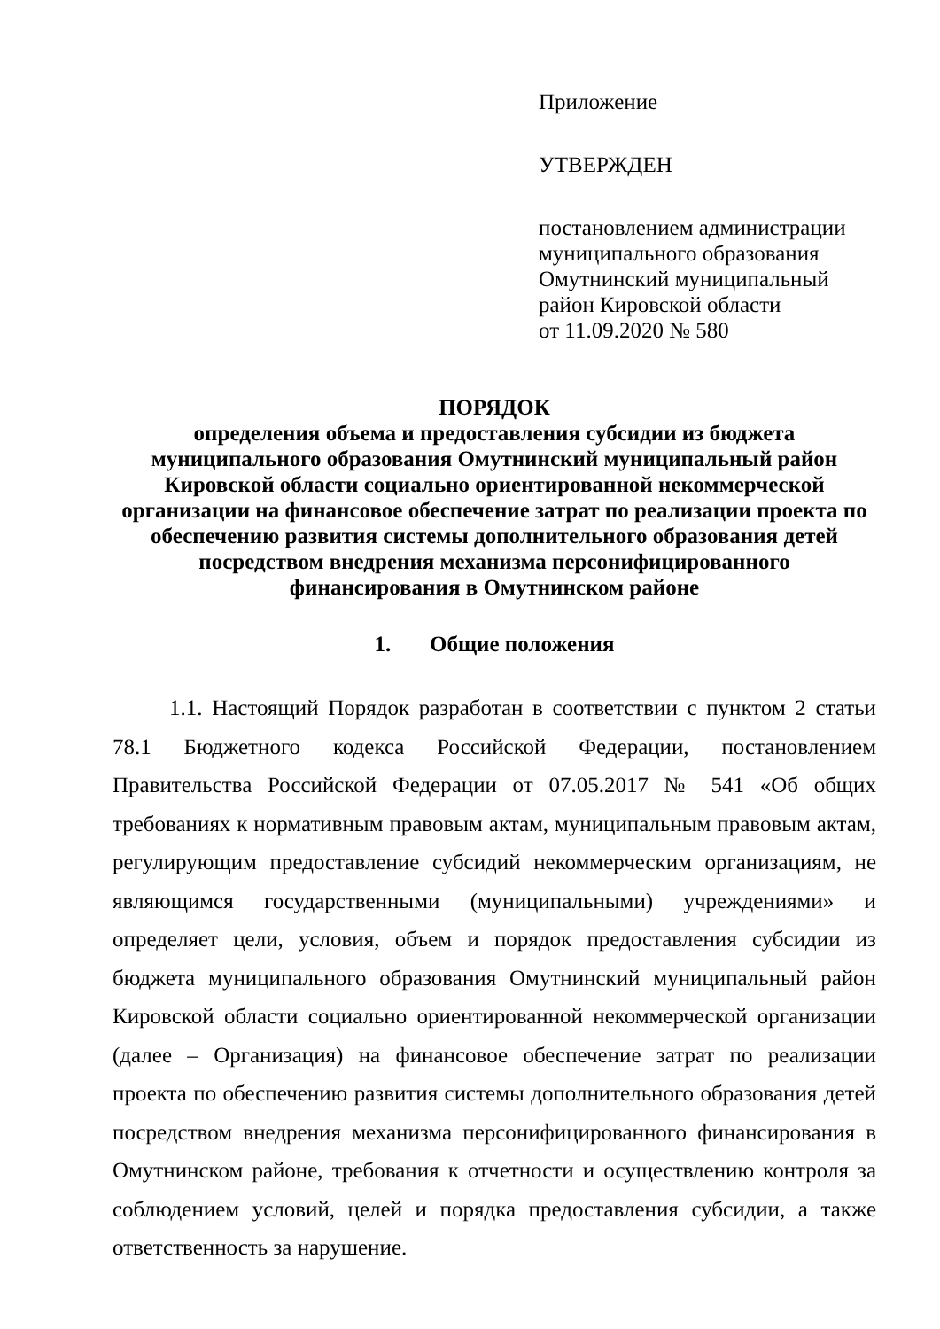Приложение
УТВЕРЖДЕН
постановлением администрации
муниципального образования
Омутнинский муниципальный
район Кировской области
от 11.09.2020 № 580
ПОРЯДОК
определения объема и предоставления субсидии из бюджета муниципального образования Омутнинский муниципальный район Кировской области социально ориентированной некоммерческой организации на финансовое обеспечение затрат по реализации проекта по обеспечению развития системы дополнительного образования детей посредством внедрения механизма персонифицированного финансирования в Омутнинском районе
1. Общие положения
1.1. Настоящий Порядок разработан в соответствии с пунктом 2 статьи 78.1 Бюджетного кодекса Российской Федерации, постановлением Правительства Российской Федерации от 07.05.2017 № 541 «Об общих требованиях к нормативным правовым актам, муниципальным правовым актам, регулирующим предоставление субсидий некоммерческим организациям, не являющимся государственными (муниципальными) учреждениями» и определяет цели, условия, объем и порядок предоставления субсидии из бюджета муниципального образования Омутнинский муниципальный район Кировской области социально ориентированной некоммерческой организации (далее – Организация) на финансовое обеспечение затрат по реализации проекта по обеспечению развития системы дополнительного образования детей посредством внедрения механизма персонифицированного финансирования в Омутнинском районе, требования к отчетности и осуществлению контроля за соблюдением условий, целей и порядка предоставления субсидии, а также ответственность за нарушение.